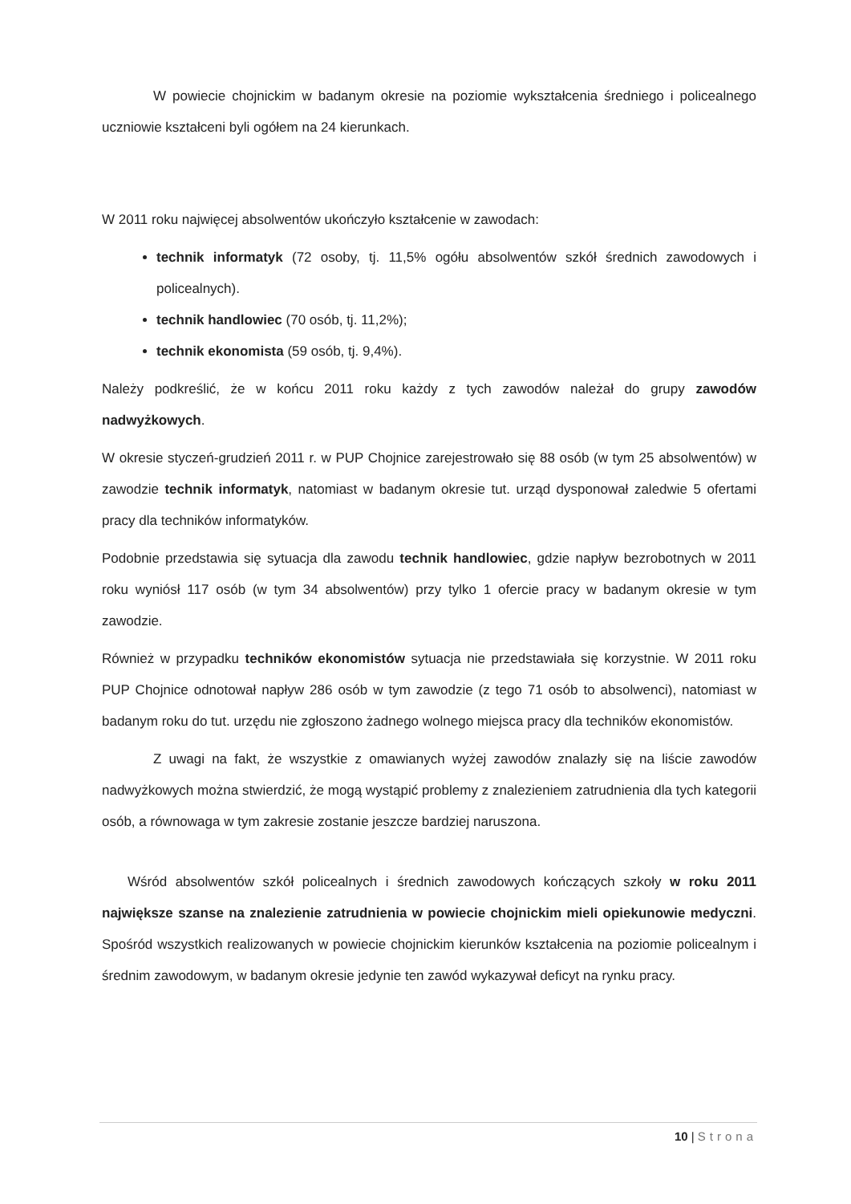W powiecie chojnickim w badanym okresie na poziomie wykształcenia średniego i policealnego uczniowie kształceni byli ogółem na 24 kierunkach.
W 2011 roku najwięcej absolwentów ukończyło kształcenie w zawodach:
technik informatyk (72 osoby, tj. 11,5% ogółu absolwentów szkół średnich zawodowych i policealnych).
technik handlowiec (70 osób, tj. 11,2%);
technik ekonomista (59 osób, tj. 9,4%).
Należy podkreślić, że w końcu 2011 roku każdy z tych zawodów należał do grupy zawodów nadwyżkowych.
W okresie styczeń-grudzień 2011 r. w PUP Chojnice zarejestrowało się 88 osób (w tym 25 absolwentów) w zawodzie technik informatyk, natomiast w badanym okresie tut. urząd dysponował zaledwie 5 ofertami pracy dla techników informatyków.
Podobnie przedstawia się sytuacja dla zawodu technik handlowiec, gdzie napływ bezrobotnych w 2011 roku wyniósł 117 osób (w tym 34 absolwentów) przy tylko 1 ofercie pracy w badanym okresie w tym zawodzie.
Również w przypadku techników ekonomistów sytuacja nie przedstawiała się korzystnie. W 2011 roku PUP Chojnice odnotował napływ 286 osób w tym zawodzie (z tego 71 osób to absolwenci), natomiast w badanym roku do tut. urzędu nie zgłoszono żadnego wolnego miejsca pracy dla techników ekonomistów.
Z uwagi na fakt, że wszystkie z omawianych wyżej zawodów znalazły się na liście zawodów nadwyżkowych można stwierdzić, że mogą wystąpić problemy z znalezieniem zatrudnienia dla tych kategorii osób, a równowaga w tym zakresie zostanie jeszcze bardziej naruszona.
Wśród absolwentów szkół policealnych i średnich zawodowych kończących szkoły w roku 2011 największe szanse na znalezienie zatrudnienia w powiecie chojnickim mieli opiekunowie medyczni. Spośród wszystkich realizowanych w powiecie chojnickim kierunków kształcenia na poziomie policealnym i średnim zawodowym, w badanym okresie jedynie ten zawód wykazywał deficyt na rynku pracy.
10 | Strona